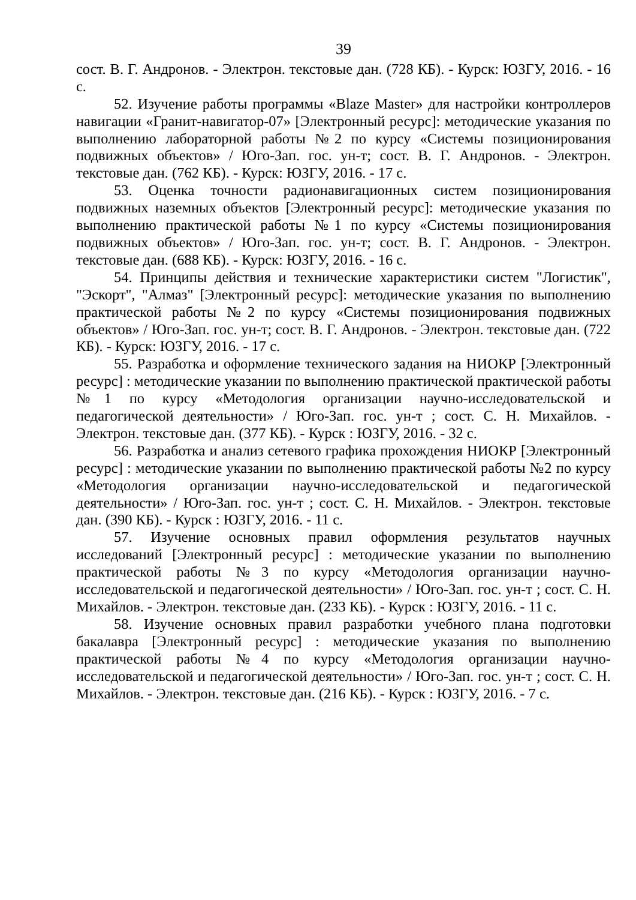39
сост. В. Г. Андронов. - Электрон. текстовые дан. (728 КБ). - Курск: ЮЗГУ, 2016. - 16 с.
52. Изучение работы программы «Blaze Master» для настройки контроллеров навигации «Гранит-навигатор-07» [Электронный ресурс]: методические указания по выполнению лабораторной работы №2 по курсу «Системы позиционирования подвижных объектов» / Юго-Зап. гос. ун-т; сост. В. Г. Андронов. - Электрон. текстовые дан. (762 КБ). - Курск: ЮЗГУ, 2016. - 17 с.
53. Оценка точности радионавигационных систем позиционирования подвижных наземных объектов [Электронный ресурс]: методические указания по выполнению практической работы №1 по курсу «Системы позиционирования подвижных объектов» / Юго-Зап. гос. ун-т; сост. В. Г. Андронов. - Электрон. текстовые дан. (688 КБ). - Курск: ЮЗГУ, 2016. - 16 с.
54. Принципы действия и технические характеристики систем "Логистик", "Эскорт", "Алмаз" [Электронный ресурс]: методические указания по выполнению практической работы №2 по курсу «Системы позиционирования подвижных объектов» / Юго-Зап. гос. ун-т; сост. В. Г. Андронов. - Электрон. текстовые дан. (722 КБ). - Курск: ЮЗГУ, 2016. - 17 с.
55. Разработка и оформление технического задания на НИОКР [Электронный ресурс] : методические указании по выполнению практической практической работы №1 по курсу «Методология организации научно-исследовательской и педагогической деятельности» / Юго-Зап. гос. ун-т ; сост. С. Н. Михайлов. - Электрон. текстовые дан. (377 КБ). - Курск : ЮЗГУ, 2016. - 32 с.
56. Разработка и анализ сетевого графика прохождения НИОКР [Электронный ресурс] : методические указании по выполнению практической работы №2 по курсу «Методология организации научно-исследовательской и педагогической деятельности» / Юго-Зап. гос. ун-т ; сост. С. Н. Михайлов. - Электрон. текстовые дан. (390 КБ). - Курск : ЮЗГУ, 2016. - 11 с.
57. Изучение основных правил оформления результатов научных исследований [Электронный ресурс] : методические указании по выполнению практической работы №3 по курсу «Методология организации научно-исследовательской и педагогической деятельности» / Юго-Зап. гос. ун-т ; сост. С. Н. Михайлов. - Электрон. текстовые дан. (233 КБ). - Курск : ЮЗГУ, 2016. - 11 с.
58. Изучение основных правил разработки учебного плана подготовки бакалавра [Электронный ресурс] : методические указания по выполнению практической работы №4 по курсу «Методология организации научно-исследовательской и педагогической деятельности» / Юго-Зап. гос. ун-т ; сост. С. Н. Михайлов. - Электрон. текстовые дан. (216 КБ). - Курск : ЮЗГУ, 2016. - 7 с.